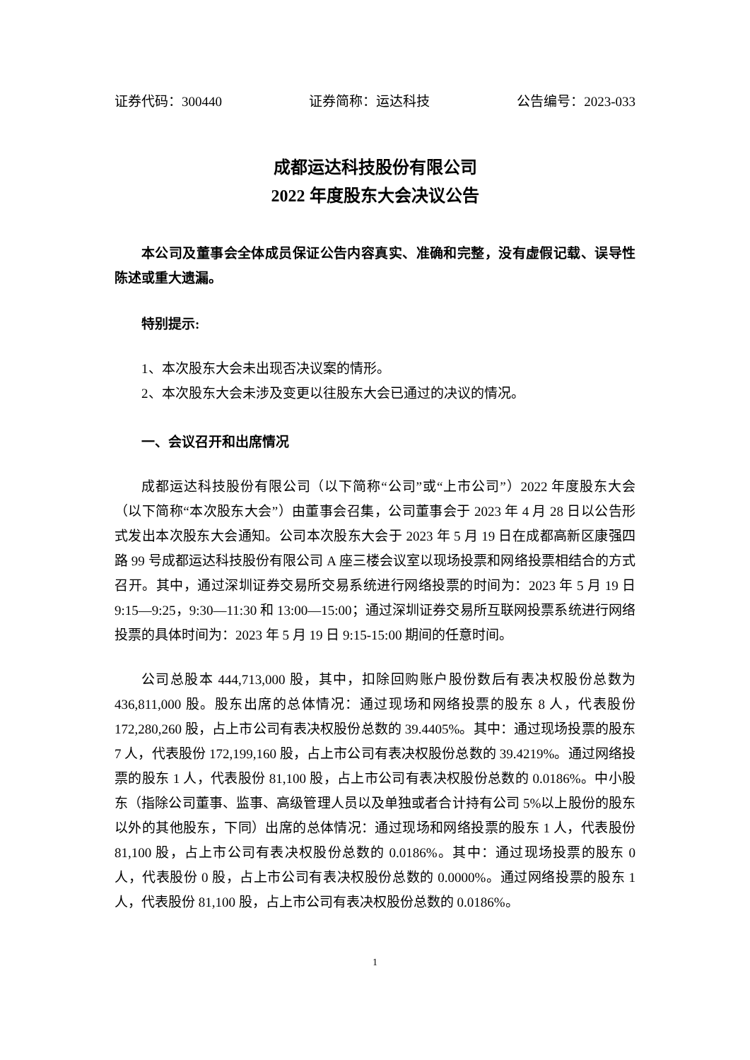证券代码：300440 证券简称：运达科技 公告编号：2023-033
成都运达科技股份有限公司
2022 年度股东大会决议公告
本公司及董事会全体成员保证公告内容真实、准确和完整，没有虚假记载、误导性陈述或重大遗漏。
特别提示:
1、本次股东大会未出现否决议案的情形。
2、本次股东大会未涉及变更以往股东大会已通过的决议的情况。
一、会议召开和出席情况
成都运达科技股份有限公司（以下简称“公司”或“上市公司”）2022 年度股东大会（以下简称“本次股东大会”）由董事会召集，公司董事会于 2023 年 4 月 28 日以公告形式发出本次股东大会通知。公司本次股东大会于 2023 年 5 月 19 日在成都高新区康强四路 99 号成都运达科技股份有限公司 A 座三楼会议室以现场投票和网络投票相结合的方式召开。其中，通过深圳证券交易所交易系统进行网络投票的时间为：2023 年 5 月 19 日 9:15—9:25，9:30—11:30 和 13:00—15:00；通过深圳证券交易所互联网投票系统进行网络投票的具体时间为：2023 年 5 月 19 日 9:15-15:00 期间的任意时间。
公司总股本 444,713,000 股，其中，扣除回购账户股份数后有表决权股份总数为 436,811,000 股。股东出席的总体情况：通过现场和网络投票的股东 8 人，代表股份 172,280,260 股，占上市公司有表决权股份总数的 39.4405%。其中：通过现场投票的股东 7 人，代表股份 172,199,160 股，占上市公司有表决权股份总数的 39.4219%。通过网络投票的股东 1 人，代表股份 81,100 股，占上市公司有表决权股份总数的 0.0186%。中小股东（指除公司董事、监事、高级管理人员以及单独或者合计持有公司 5%以上股份的股东以外的其他股东，下同）出席的总体情况：通过现场和网络投票的股东 1 人，代表股份 81,100 股，占上市公司有表决权股份总数的 0.0186%。其中：通过现场投票的股东 0 人，代表股份 0 股，占上市公司有表决权股份总数的 0.0000%。通过网络投票的股东 1 人，代表股份 81,100 股，占上市公司有表决权股份总数的 0.0186%。
1